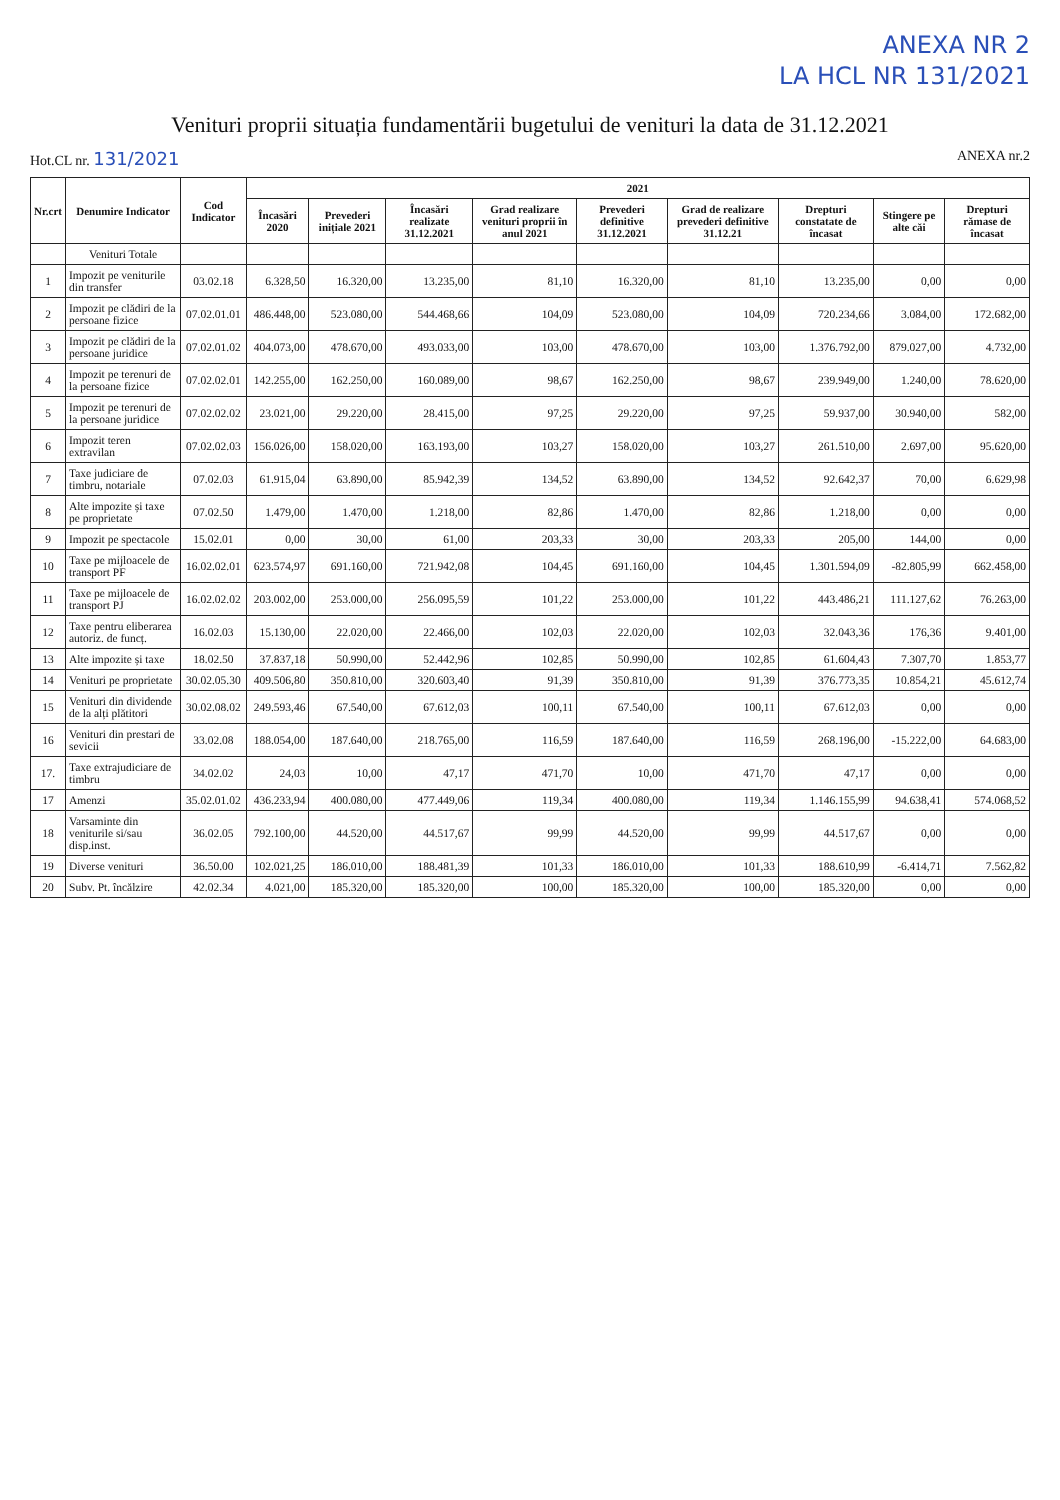ANEXA NR 2
LA HCL NR 131/2021
Venituri proprii situația fundamentării bugetului de venituri la data de 31.12.2021
Hot.CL nr. 131/2021
ANEXA nr.2
| Nr.crt | Denumire Indicator | Cod Indicator | 2021 | | | | | | | | |
| --- | --- | --- | --- | --- | --- | --- | --- | --- | --- | --- | --- |
| | | | Încasări 2020 | Prevederi inițiale 2021 | Încasări realizate 31.12.2021 | Grad realizare venituri proprii în anul 2021 | Prevederi definitive 31.12.2021 | Grad de realizare prevederi definitive 31.12.21 | Drepturi constatate de încasat | Stingere pe alte căi | Drepturi rămase de încasat |
| | Venituri Totale | | | | | | | | | | |
| 1 | Impozit pe veniturile din transfer | 03.02.18 | 6.328,50 | 16.320,00 | 13.235,00 | 81,10 | 16.320,00 | 81,10 | 13.235,00 | 0,00 | 0,00 |
| 2 | Impozit pe clădiri de la persoane fizice | 07.02.01.01 | 486.448,00 | 523.080,00 | 544.468,66 | 104,09 | 523.080,00 | 104,09 | 720.234,66 | 3.084,00 | 172.682,00 |
| 3 | Impozit pe clădiri de la persoane juridice | 07.02.01.02 | 404.073,00 | 478.670,00 | 493.033,00 | 103,00 | 478.670,00 | 103,00 | 1.376.792,00 | 879.027,00 | 4.732,00 |
| 4 | Impozit pe terenuri de la persoane fizice | 07.02.02.01 | 142.255,00 | 162.250,00 | 160.089,00 | 98,67 | 162.250,00 | 98,67 | 239.949,00 | 1.240,00 | 78.620,00 |
| 5 | Impozit pe terenuri de la persoane juridice | 07.02.02.02 | 23.021,00 | 29.220,00 | 28.415,00 | 97,25 | 29.220,00 | 97,25 | 59.937,00 | 30.940,00 | 582,00 |
| 6 | Impozit teren extravilan | 07.02.02.03 | 156.026,00 | 158.020,00 | 163.193,00 | 103,27 | 158.020,00 | 103,27 | 261.510,00 | 2.697,00 | 95.620,00 |
| 7 | Taxe judiciare de timbru, notariale | 07.02.03 | 61.915,04 | 63.890,00 | 85.942,39 | 134,52 | 63.890,00 | 134,52 | 92.642,37 | 70,00 | 6.629,98 |
| 8 | Alte impozite și taxe pe proprietate | 07.02.50 | 1.479,00 | 1.470,00 | 1.218,00 | 82,86 | 1.470,00 | 82,86 | 1.218,00 | 0,00 | 0,00 |
| 9 | Impozit pe spectacole | 15.02.01 | 0,00 | 30,00 | 61,00 | 203,33 | 30,00 | 203,33 | 205,00 | 144,00 | 0,00 |
| 10 | Taxe pe mijloacele de transport PF | 16.02.02.01 | 623.574,97 | 691.160,00 | 721.942,08 | 104,45 | 691.160,00 | 104,45 | 1.301.594,09 | -82.805,99 | 662.458,00 |
| 11 | Taxe pe mijloacele de transport PJ | 16.02.02.02 | 203.002,00 | 253.000,00 | 256.095,59 | 101,22 | 253.000,00 | 101,22 | 443.486,21 | 111.127,62 | 76.263,00 |
| 12 | Taxe pentru eliberarea autoriz. de funcț. | 16.02.03 | 15.130,00 | 22.020,00 | 22.466,00 | 102,03 | 22.020,00 | 102,03 | 32.043,36 | 176,36 | 9.401,00 |
| 13 | Alte impozite și taxe | 18.02.50 | 37.837,18 | 50.990,00 | 52.442,96 | 102,85 | 50.990,00 | 102,85 | 61.604,43 | 7.307,70 | 1.853,77 |
| 14 | Venituri pe proprietate | 30.02.05.30 | 409.506,80 | 350.810,00 | 320.603,40 | 91,39 | 350.810,00 | 91,39 | 376.773,35 | 10.854,21 | 45.612,74 |
| 15 | Venituri din dividende de la alți plătitori | 30.02.08.02 | 249.593,46 | 67.540,00 | 67.612,03 | 100,11 | 67.540,00 | 100,11 | 67.612,03 | 0,00 | 0,00 |
| 16 | Venituri din prestari de sevicii | 33.02.08 | 188.054,00 | 187.640,00 | 218.765,00 | 116,59 | 187.640,00 | 116,59 | 268.196,00 | -15.222,00 | 64.683,00 |
| 17. | Taxe extrajudiciare de timbru | 34.02.02 | 24,03 | 10,00 | 47,17 | 471,70 | 10,00 | 471,70 | 47,17 | 0,00 | 0,00 |
| 17 | Amenzi | 35.02.01.02 | 436.233,94 | 400.080,00 | 477.449,06 | 119,34 | 400.080,00 | 119,34 | 1.146.155,99 | 94.638,41 | 574.068,52 |
| 18 | Varsaminte din veniturile si/sau disp.inst. | 36.02.05 | 792.100,00 | 44.520,00 | 44.517,67 | 99,99 | 44.520,00 | 99,99 | 44.517,67 | 0,00 | 0,00 |
| 19 | Diverse venituri | 36.50.00 | 102.021,25 | 186.010,00 | 188.481,39 | 101,33 | 186.010,00 | 101,33 | 188.610,99 | -6.414,71 | 7.562,82 |
| 20 | Subv. Pt. încălzire | 42.02.34 | 4.021,00 | 185.320,00 | 185.320,00 | 100,00 | 185.320,00 | 100,00 | 185.320,00 | 0,00 | 0,00 |